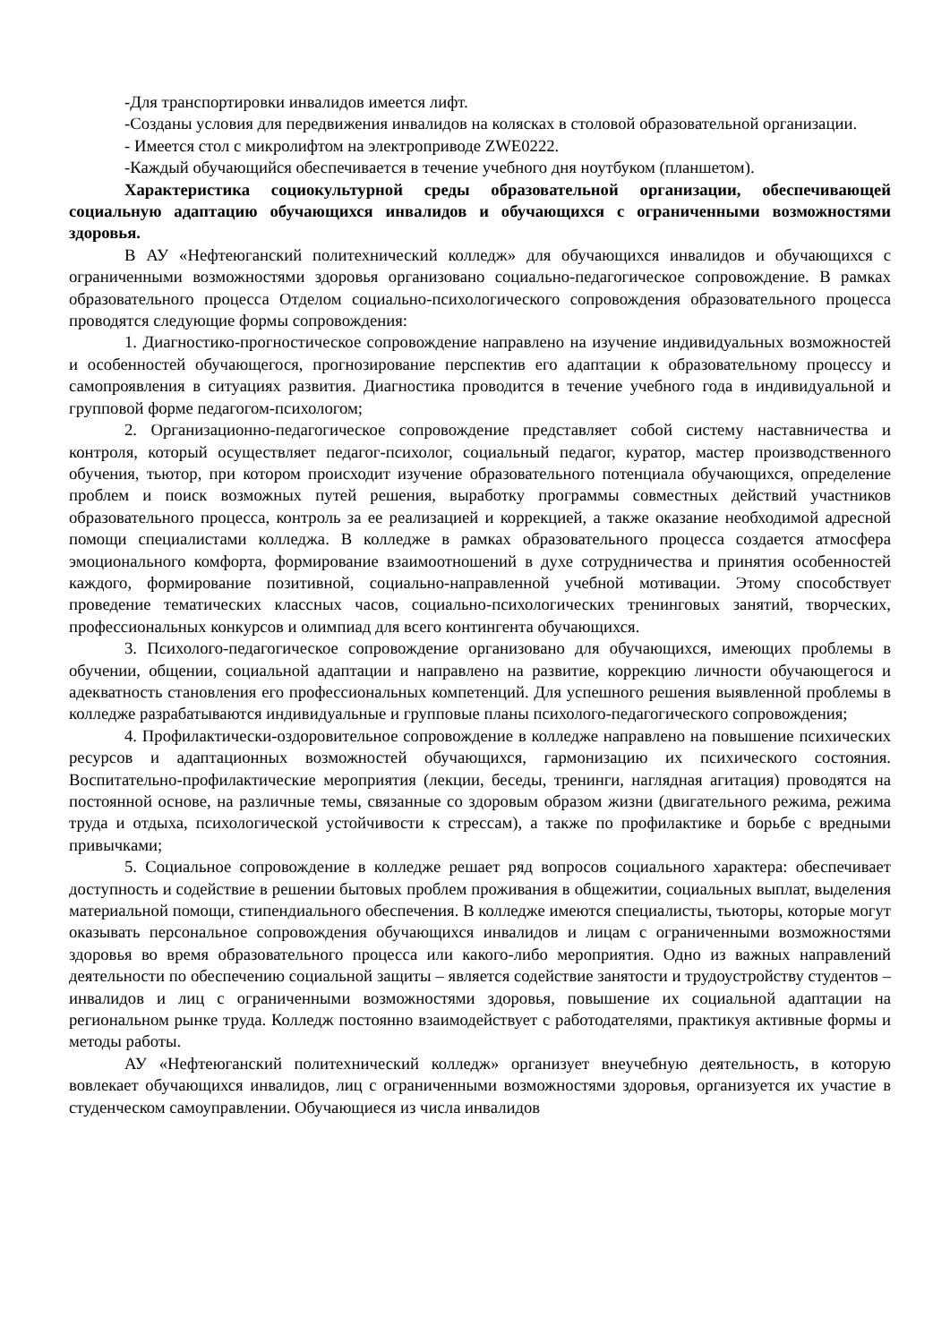-Для транспортировки инвалидов имеется лифт.
-Созданы условия для передвижения инвалидов на колясках в столовой образовательной организации.
- Имеется стол с микролифтом на электроприводе ZWE0222.
-Каждый обучающийся обеспечивается в течение учебного дня ноутбуком (планшетом).
Характеристика социокультурной среды образовательной организации, обеспечивающей социальную адаптацию обучающихся инвалидов и обучающихся с ограниченными возможностями здоровья.
В АУ «Нефтеюганский политехнический колледж» для обучающихся инвалидов и обучающихся с ограниченными возможностями здоровья организовано социально-педагогическое сопровождение. В рамках образовательного процесса Отделом социально-психологического сопровождения образовательного процесса проводятся следующие формы сопровождения:
1. Диагностико-прогностическое сопровождение направлено на изучение индивидуальных возможностей и особенностей обучающегося, прогнозирование перспектив его адаптации к образовательному процессу и самопроявления в ситуациях развития. Диагностика проводится в течение учебного года в индивидуальной и групповой форме педагогом-психологом;
2. Организационно-педагогическое сопровождение представляет собой систему наставничества и контроля, который осуществляет педагог-психолог, социальный педагог, куратор, мастер производственного обучения, тьютор, при котором происходит изучение образовательного потенциала обучающихся, определение проблем и поиск возможных путей решения, выработку программы совместных действий участников образовательного процесса, контроль за ее реализацией и коррекцией, а также оказание необходимой адресной помощи специалистами колледжа. В колледже в рамках образовательного процесса создается атмосфера эмоционального комфорта, формирование взаимоотношений в духе сотрудничества и принятия особенностей каждого, формирование позитивной, социально-направленной учебной мотивации. Этому способствует проведение тематических классных часов, социально-психологических тренинговых занятий, творческих, профессиональных конкурсов и олимпиад для всего контингента обучающихся.
3. Психолого-педагогическое сопровождение организовано для обучающихся, имеющих проблемы в обучении, общении, социальной адаптации и направлено на развитие, коррекцию личности обучающегося и адекватность становления его профессиональных компетенций. Для успешного решения выявленной проблемы в колледже разрабатываются индивидуальные и групповые планы психолого-педагогического сопровождения;
4. Профилактически-оздоровительное сопровождение в колледже направлено на повышение психических ресурсов и адаптационных возможностей обучающихся, гармонизацию их психического состояния. Воспитательно-профилактические мероприятия (лекции, беседы, тренинги, наглядная агитация) проводятся на постоянной основе, на различные темы, связанные со здоровым образом жизни (двигательного режима, режима труда и отдыха, психологической устойчивости к стрессам), а также по профилактике и борьбе с вредными привычками;
5. Социальное сопровождение в колледже решает ряд вопросов социального характера: обеспечивает доступность и содействие в решении бытовых проблем проживания в общежитии, социальных выплат, выделения материальной помощи, стипендиального обеспечения. В колледже имеются специалисты, тьюторы, которые могут оказывать персональное сопровождения обучающихся инвалидов и лицам с ограниченными возможностями здоровья во время образовательного процесса или какого-либо мероприятия. Одно из важных направлений деятельности по обеспечению социальной защиты – является содействие занятости и трудоустройству студентов –инвалидов и лиц с ограниченными возможностями здоровья, повышение их социальной адаптации на региональном рынке труда. Колледж постоянно взаимодействует с работодателями, практикуя активные формы и методы работы.
АУ «Нефтеюганский политехнический колледж» организует внеучебную деятельность, в которую вовлекает обучающихся инвалидов, лиц с ограниченными возможностями здоровья, организуется их участие в студенческом самоуправлении. Обучающиеся из числа инвалидов